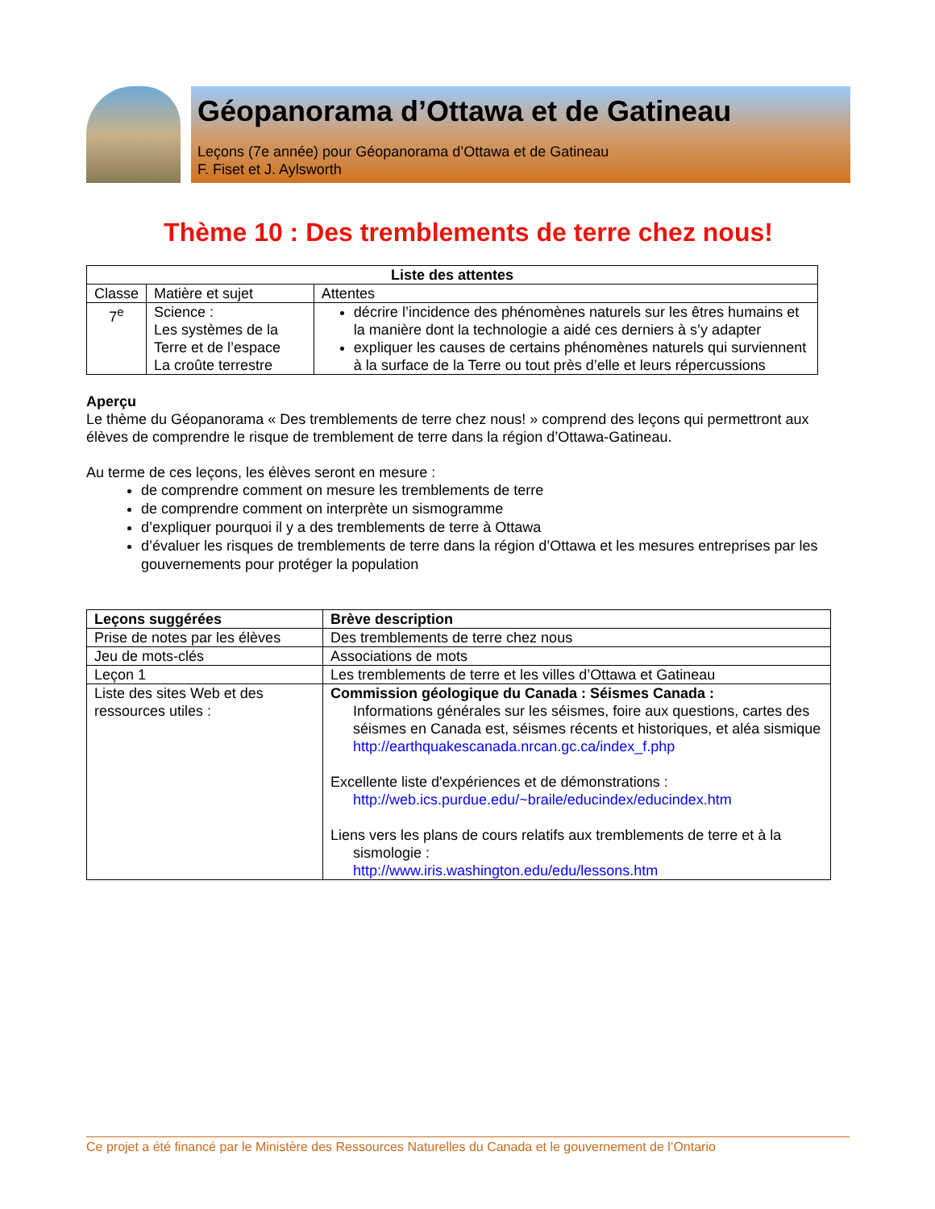Géopanorama d’Ottawa et de Gatineau
Leçons (7e année) pour Géopanorama d’Ottawa et de Gatineau
F. Fiset et J. Aylsworth
Thème 10 : Des tremblements de terre chez nous!
| Liste des attentes | | |
| --- | --- | --- |
| Classe | Matière et sujet | Attentes |
| 7<sup>e</sup> | Science : Les systèmes de la Terre et de l’espace La croûte terrestre | décrire l’incidence des phénomènes naturels sur les êtres humains et la manière dont la technologie a aidé ces derniers à s’y adapter expliquer les causes de certains phénomènes naturels qui surviennent à la surface de la Terre ou tout près d’elle et leurs répercussions |
Aperçu
Le thème du Géopanorama « Des tremblements de terre chez nous! » comprend des leçons qui permettront aux élèves de comprendre le risque de tremblement de terre dans la région d’Ottawa-Gatineau.
Au terme de ces leçons, les élèves seront en mesure :
de comprendre comment on mesure les tremblements de terre
de comprendre comment on interprète un sismogramme
d’expliquer pourquoi il y a des tremblements de terre à Ottawa
d’évaluer les risques de tremblements de terre dans la région d’Ottawa et les mesures entreprises par les gouvernements pour protéger la population
| Leçons suggérées | Brève description |
| --- | --- |
| Prise de notes par les élèves | Des tremblements de terre chez nous |
| Jeu de mots-clés | Associations de mots |
| Leçon 1 | Les tremblements de terre et les villes d’Ottawa et Gatineau |
| Liste des sites Web et des ressources utiles : | Commission géologique du Canada : Séismes Canada : Informations générales sur les séismes, foire aux questions, cartes des séismes en Canada est, séismes récents et historiques, et aléa sismique http://earthquakescanada.nrcan.gc.ca/index_f.php Excellente liste d'expériences et de démonstrations : http://web.ics.purdue.edu/~braile/educindex/educindex.htm Liens vers les plans de cours relatifs aux tremblements de terre et à la sismologie : http://www.iris.washington.edu/edu/lessons.htm |
Ce projet a été financé par le Ministère des Ressources Naturelles du Canada et le gouvernement de l’Ontario